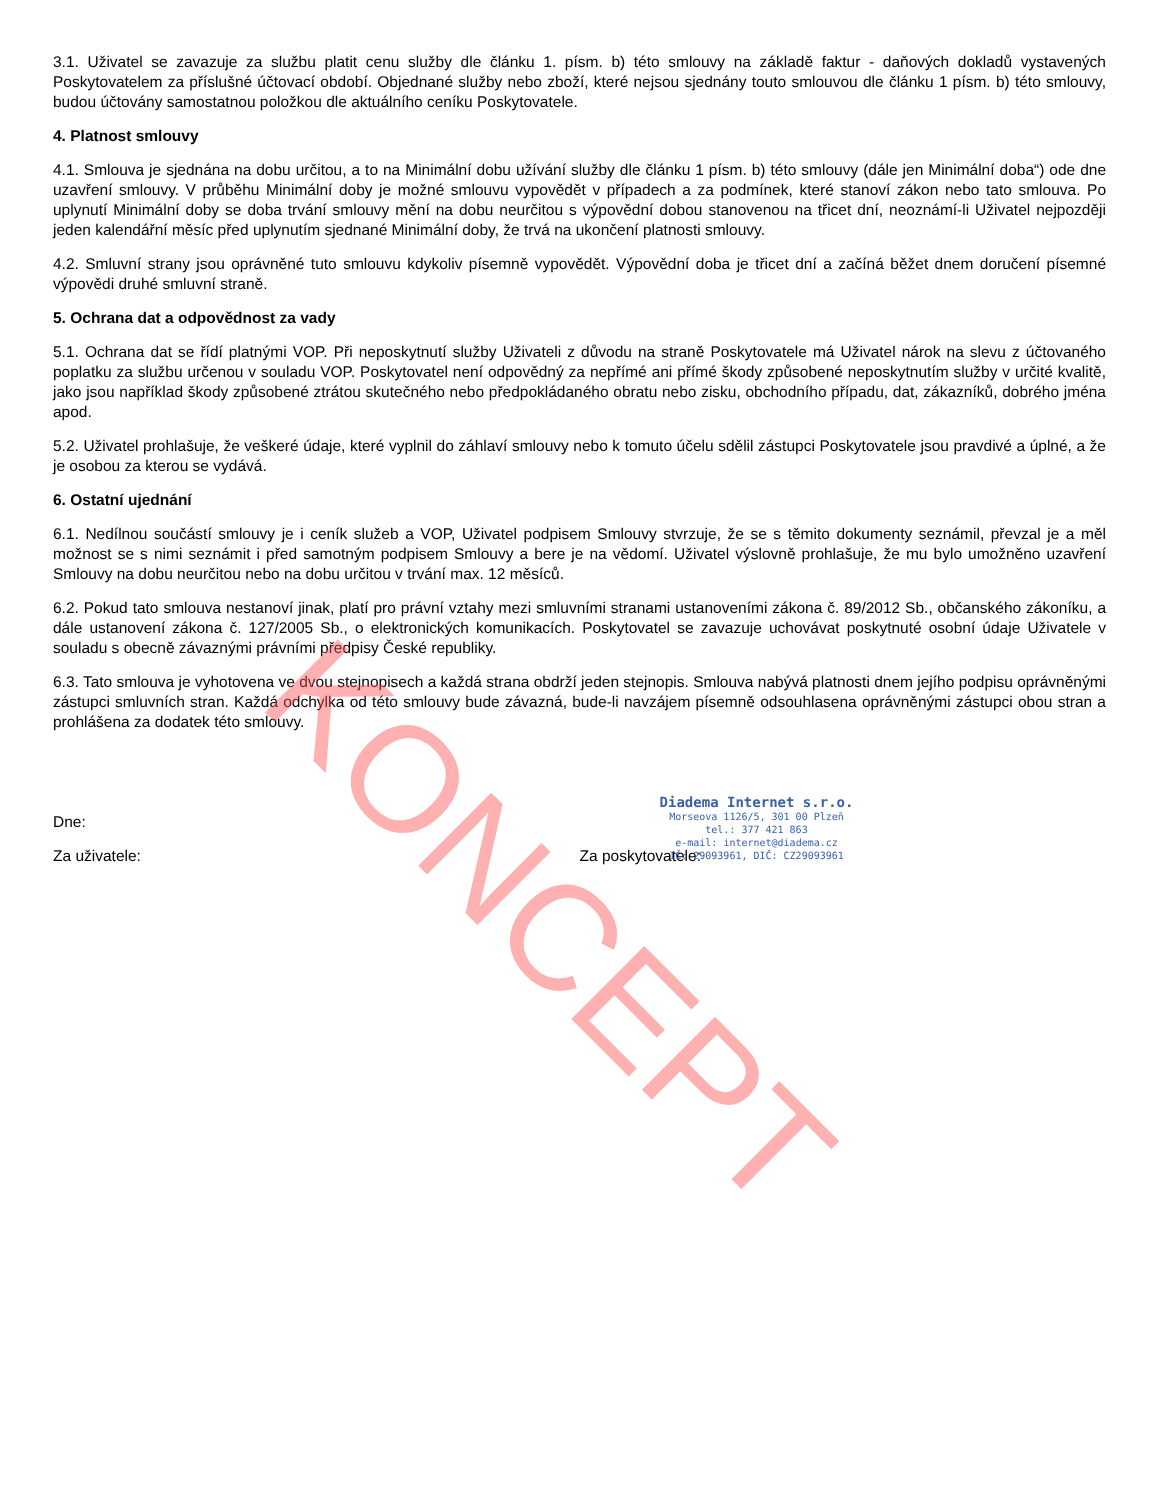3.1. Uživatel se zavazuje za službu platit cenu služby dle článku 1. písm. b) této smlouvy na základě faktur - daňových dokladů vystavených Poskytovatelem za příslušné účtovací období. Objednané služby nebo zboží, které nejsou sjednány touto smlouvou dle článku 1 písm. b) této smlouvy, budou účtovány samostatnou položkou dle aktuálního ceníku Poskytovatele.
4. Platnost smlouvy
4.1. Smlouva je sjednána na dobu určitou, a to na Minimální dobu užívání služby dle článku 1 písm. b) této smlouvy (dále jen Minimální doba“) ode dne uzavření smlouvy. V průběhu Minimální doby je možné smlouvu vypovědět v případech a za podmínek, které stanoví zákon nebo tato smlouva. Po uplynutí Minimální doby se doba trvání smlouvy mění na dobu neurčitou s výpovědní dobou stanovenou na třicet dní, neoznámí-li Uživatel nejpozději jeden kalendářní měsíc před uplynutím sjednané Minimální doby, že trvá na ukončení platnosti smlouvy.
4.2. Smluvní strany jsou oprávněné tuto smlouvu kdykoliv písemně vypovědět. Výpovědní doba je třicet dní a začíná běžet dnem doručení písemné výpovědi druhé smluvní straně.
5. Ochrana dat a odpovědnost za vady
5.1. Ochrana dat se řídí platnými VOP. Při neposkytnutí služby Uživateli z důvodu na straně Poskytovatele má Uživatel nárok na slevu z účtovaného poplatku za službu určenou v souladu VOP. Poskytovatel není odpovědný za nepřímé ani přímé škody způsobené neposkytnutím služby v určité kvalitě, jako jsou například škody způsobené ztrátou skutečného nebo předpokládaného obratu nebo zisku, obchodního případu, dat, zákazníků, dobrého jména apod.
5.2. Uživatel prohlašuje, že veškeré údaje, které vyplnil do záhlaví smlouvy nebo k tomuto účelu sdělil zástupci Poskytovatele jsou pravdivé a úplné, a že je osobou za kterou se vydává.
6. Ostatní ujednání
6.1. Nedílnou součástí smlouvy je i ceník služeb a VOP, Uživatel podpisem Smlouvy stvrzuje, že se s těmito dokumenty seznámil, převzal je a měl možnost se s nimi seznámit i před samotným podpisem Smlouvy a bere je na vědomí. Uživatel výslovně prohlašuje, že mu bylo umožněno uzavření Smlouvy na dobu neurčitou nebo na dobu určitou v trvání max. 12 měsíců.
6.2. Pokud tato smlouva nestanoví jinak, platí pro právní vztahy mezi smluvními stranami ustanoveními zákona č. 89/2012 Sb., občanského zákoníku, a dále ustanovení zákona č. 127/2005 Sb., o elektronických komunikacích. Poskytovatel se zavazuje uchovávat poskytnuté osobní údaje Uživatele v souladu s obecně závaznými právními předpisy České republiky.
6.3. Tato smlouva je vyhotovena ve dvou stejnopisech a každá strana obdrží jeden stejnopis. Smlouva nabývá platnosti dnem jejího podpisu oprávněnými zástupci smluvních stran. Každá odchylka od této smlouvy bude závazná, bude-li navzájem písemně odsouhlasena oprávněnými zástupci obou stran a prohlášena za dodatek této smlouvy.
Dne:
Za uživatele: Za poskytovatele:
Diadema Internet s.r.o.
Morseova 1126/5, 301 00 Plzeň
tel.: 377 421 863
e-mail: internet@diadema.cz
IČ: 29093961, DIČ: CZ29093961
KONCEPT